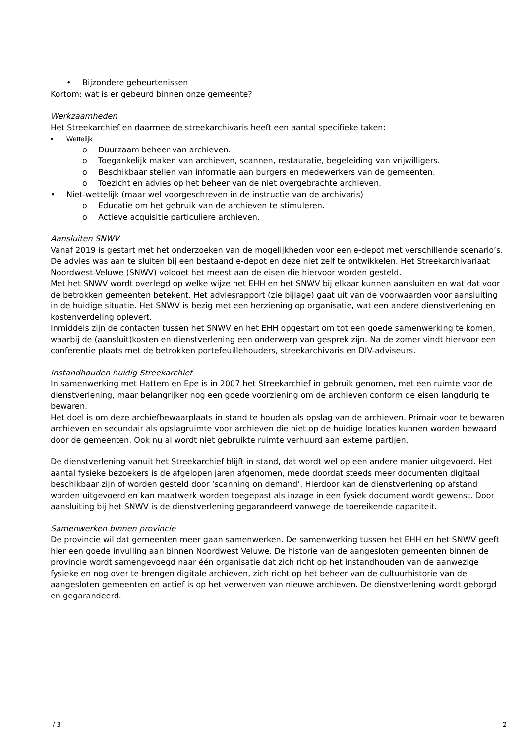• Bijzondere gebeurtenissen
Kortom: wat is er gebeurd binnen onze gemeente?
Werkzaamheden
Het Streekarchief en daarmee de streekarchivaris heeft een aantal specifieke taken:
• Wettelijk
o Duurzaam beheer van archieven.
o Toegankelijk maken van archieven, scannen, restauratie, begeleiding van vrijwilligers.
o Beschikbaar stellen van informatie aan burgers en medewerkers van de gemeenten.
o Toezicht en advies op het beheer van de niet overgebrachte archieven.
• Niet-wettelijk (maar wel voorgeschreven in de instructie van de archivaris)
o Educatie om het gebruik van de archieven te stimuleren.
o Actieve acquisitie particuliere archieven.
Aansluiten SNWV
Vanaf 2019 is gestart met het onderzoeken van de mogelijkheden voor een e-depot met verschillende scenario’s. De advies was aan te sluiten bij een bestaand e-depot en deze niet zelf te ontwikkelen. Het Streekarchivariaat Noordwest-Veluwe (SNWV) voldoet het meest aan de eisen die hiervoor worden gesteld.
Met het SNWV wordt overlegd op welke wijze het EHH en het SNWV bij elkaar kunnen aansluiten en wat dat voor de betrokken gemeenten betekent. Het adviesrapport (zie bijlage) gaat uit van de voorwaarden voor aansluiting in de huidige situatie. Het SNWV is bezig met een herziening op organisatie, wat een andere dienstverlening en kostenverdeling oplevert.
Inmiddels zijn de contacten tussen het SNWV en het EHH opgestart om tot een goede samenwerking te komen, waarbij de (aansluit)kosten en dienstverlening een onderwerp van gesprek zijn. Na de zomer vindt hiervoor een conferentie plaats met de betrokken portefeuillehouders, streekarchivaris en DIV-adviseurs.
Instandhouden huidig Streekarchief
In samenwerking met Hattem en Epe is in 2007 het Streekarchief in gebruik genomen, met een ruimte voor de dienstverlening, maar belangrijker nog een goede voorziening om de archieven conform de eisen langdurig te bewaren.
Het doel is om deze archiefbewaarplaats in stand te houden als opslag van de archieven. Primair voor te bewaren archieven en secundair als opslagruimte voor archieven die niet op de huidige locaties kunnen worden bewaard door de gemeenten. Ook nu al wordt niet gebruikte ruimte verhuurd aan externe partijen.
De dienstverlening vanuit het Streekarchief blijft in stand, dat wordt wel op een andere manier uitgevoerd. Het aantal fysieke bezoekers is de afgelopen jaren afgenomen, mede doordat steeds meer documenten digitaal beschikbaar zijn of worden gesteld door ‘scanning on demand’. Hierdoor kan de dienstverlening op afstand worden uitgevoerd en kan maatwerk worden toegepast als inzage in een fysiek document wordt gewenst. Door aansluiting bij het SNWV is de dienstverlening gegarandeerd vanwege de toereikende capaciteit.
Samenwerken binnen provincie
De provincie wil dat gemeenten meer gaan samenwerken. De samenwerking tussen het EHH en het SNWV geeft hier een goede invulling aan binnen Noordwest Veluwe. De historie van de aangesloten gemeenten binnen de provincie wordt samengevoegd naar één organisatie dat zich richt op het instandhouden van de aanwezige fysieke en nog over te brengen digitale archieven, zich richt op het beheer van de cultuurhistorie van de aangesloten gemeenten en actief is op het verwerven van nieuwe archieven. De dienstverlening wordt geborgd en gegarandeerd.
/ 3 2